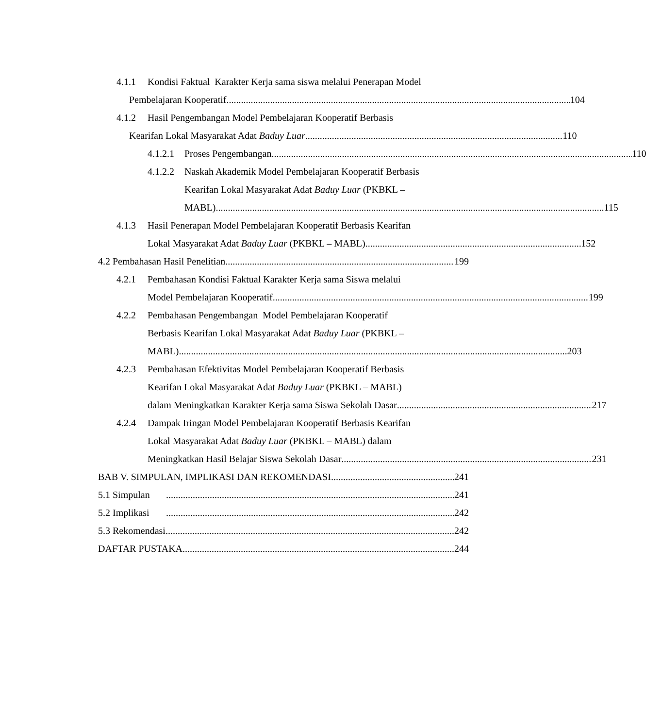4.1.1 Kondisi Faktual Karakter Kerja sama siswa melalui Penerapan Model
Pembelajaran Kooperatif 104
4.1.2 Hasil Pengembangan Model Pembelajaran Kooperatif Berbasis
Kearifan Lokal Masyarakat Adat Baduy Luar 110
4.1.2.1
Proses Pengembangan 110
4.1.2.2
Naskah Akademik Model Pembelajaran Kooperatif Berbasis
Kearifan Lokal Masyarakat Adat Baduy Luar (PKBKL –
MABL) 115
4.1.3 Hasil Penerapan Model Pembelajaran Kooperatif Berbasis Kearifan
Lokal Masyarakat Adat Baduy Luar (PKBKL – MABL) 152
4.2 Pembahasan Hasil Penelitian 199
4.2.1 Pembahasan Kondisi Faktual Karakter Kerja sama Siswa melalui
Model Pembelajaran Kooperatif 199
4.2.2 Pembahasan Pengembangan Model Pembelajaran Kooperatif
Berbasis Kearifan Lokal Masyarakat Adat Baduy Luar (PKBKL –
MABL) 203
4.2.3 Pembahasan Efektivitas Model Pembelajaran Kooperatif Berbasis
Kearifan Lokal Masyarakat Adat Baduy Luar (PKBKL – MABL)
dalam Meningkatkan Karakter Kerja sama Siswa Sekolah Dasar 217
4.2.4 Dampak Iringan Model Pembelajaran Kooperatif Berbasis Kearifan
Lokal Masyarakat Adat Baduy Luar (PKBKL – MABL) dalam
Meningkatkan Hasil Belajar Siswa Sekolah Dasar 231
BAB V. SIMPULAN, IMPLIKASI DAN REKOMENDASI 241
5.1 Simpulan 241
5.2 Implikasi 242
5.3 Rekomendasi 242
DAFTAR PUSTAKA 244